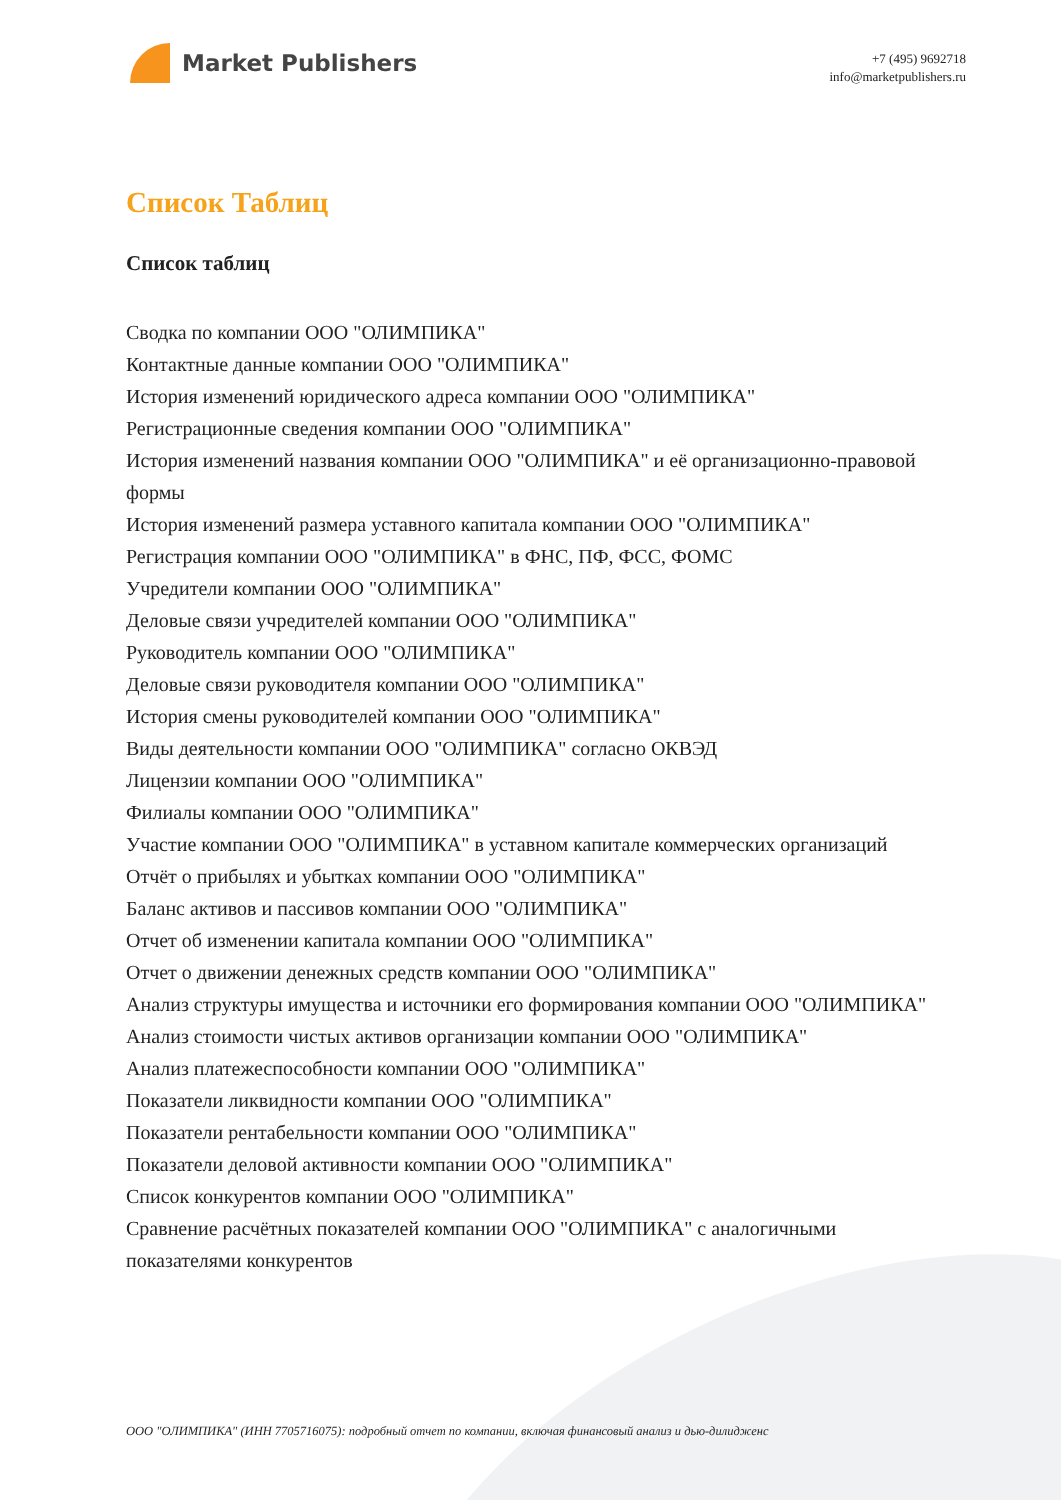Market Publishers
+7 (495) 9692718
info@marketpublishers.ru
Список Таблиц
Список таблиц
Сводка по компании ООО "ОЛИМПИКА"
Контактные данные компании ООО "ОЛИМПИКА"
История изменений юридического адреса компании ООО "ОЛИМПИКА"
Регистрационные сведения компании ООО "ОЛИМПИКА"
История изменений названия компании ООО "ОЛИМПИКА" и её организационно-правовой формы
История изменений размера уставного капитала компании ООО "ОЛИМПИКА"
Регистрация компании ООО "ОЛИМПИКА" в ФНС, ПФ, ФСС, ФОМС
Учредители компании ООО "ОЛИМПИКА"
Деловые связи учредителей компании ООО "ОЛИМПИКА"
Руководитель компании ООО "ОЛИМПИКА"
Деловые связи руководителя компании ООО "ОЛИМПИКА"
История смены руководителей компании ООО "ОЛИМПИКА"
Виды деятельности компании ООО "ОЛИМПИКА" согласно ОКВЭД
Лицензии компании ООО "ОЛИМПИКА"
Филиалы компании ООО "ОЛИМПИКА"
Участие компании ООО "ОЛИМПИКА" в уставном капитале коммерческих организаций
Отчёт о прибылях и убытках компании ООО "ОЛИМПИКА"
Баланс активов и пассивов компании ООО "ОЛИМПИКА"
Отчет об изменении капитала компании ООО "ОЛИМПИКА"
Отчет о движении денежных средств компании ООО "ОЛИМПИКА"
Анализ структуры имущества и источники его формирования компании ООО "ОЛИМПИКА"
Анализ стоимости чистых активов организации компании ООО "ОЛИМПИКА"
Анализ платежеспособности компании ООО "ОЛИМПИКА"
Показатели ликвидности компании ООО "ОЛИМПИКА"
Показатели рентабельности компании ООО "ОЛИМПИКА"
Показатели деловой активности компании ООО "ОЛИМПИКА"
Список конкурентов компании ООО "ОЛИМПИКА"
Сравнение расчётных показателей компании ООО "ОЛИМПИКА" с аналогичными показателями конкурентов
ООО "ОЛИМПИКА" (ИНН 7705716075): подробный отчет по компании, включая финансовый анализ и дью-дилидженс